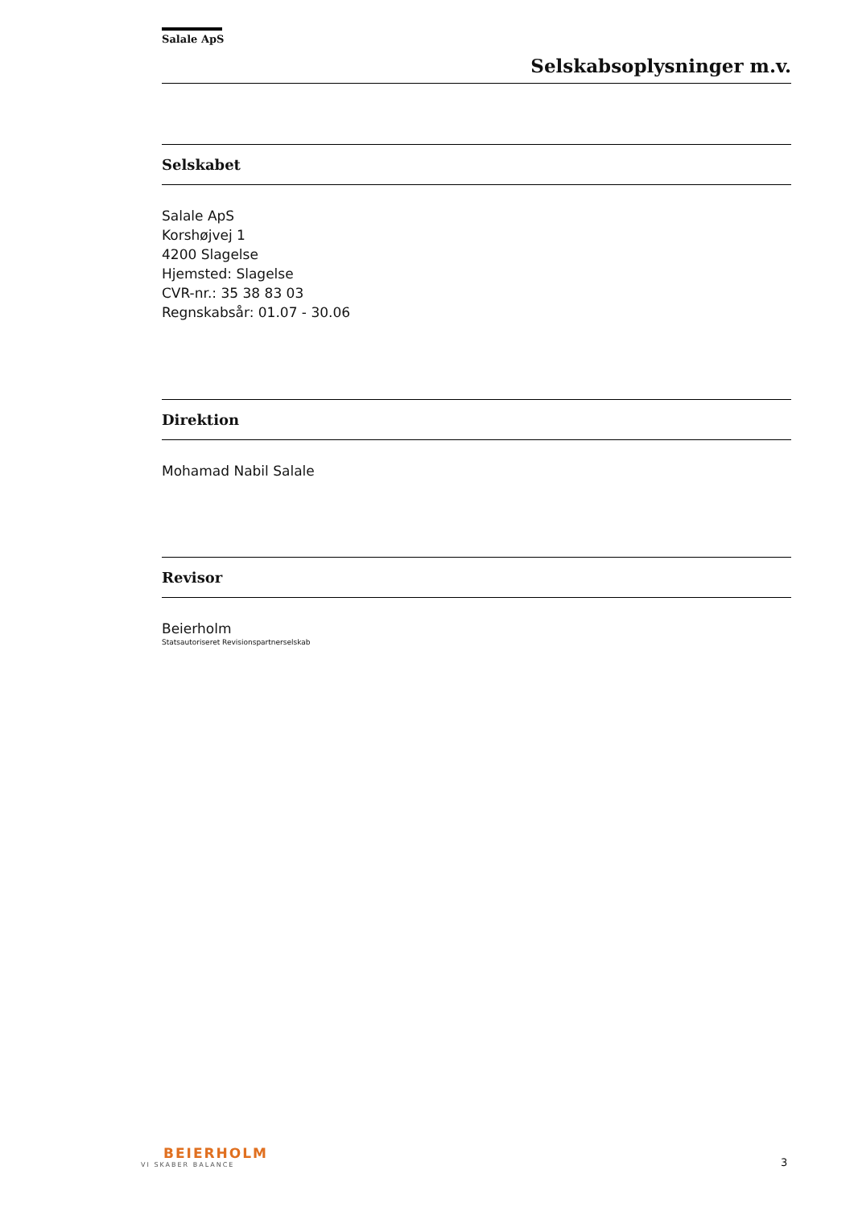Salale ApS
Selskabsoplysninger m.v.
Selskabet
Salale ApS
Korshøjvej 1
4200 Slagelse
Hjemsted: Slagelse
CVR-nr.: 35 38 83 03
Regnskabsår: 01.07 - 30.06
Direktion
Mohamad Nabil Salale
Revisor
Beierholm
Statsautoriseret Revisionspartnerselskab
BEIERHOLM
VI SKABER BALANCE
3